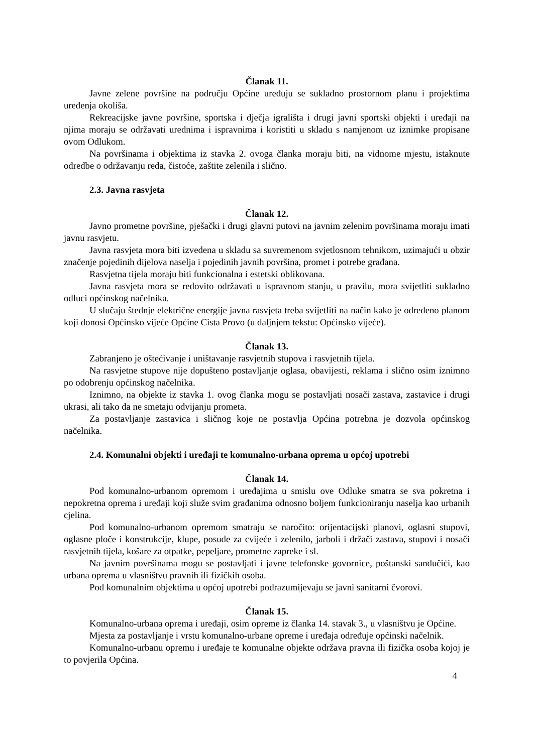Članak 11.
Javne zelene površine na području Općine uređuju se sukladno prostornom planu i projektima uređenja okoliša.
Rekreacijske javne površine, sportska i dječja igrališta i drugi javni sportski objekti i uređaji na njima moraju se održavati urednima i ispravnima i koristiti u skladu s namjenom uz iznimke propisane ovom Odlukom.
Na površinama i objektima iz stavka 2. ovoga članka moraju biti, na vidnome mjestu, istaknute odredbe o održavanju reda, čistoće, zaštite zelenila i slično.
2.3. Javna rasvjeta
Članak 12.
Javno prometne površine, pješački i drugi glavni putovi na javnim zelenim površinama moraju imati javnu rasvjetu.
Javna rasvjeta mora biti izvedena u skladu sa suvremenom svjetlosnom tehnikom, uzimajući u obzir značenje pojedinih dijelova naselja i pojedinih javnih površina, promet i potrebe građana.
Rasvjetna tijela moraju biti funkcionalna i estetski oblikovana.
Javna rasvjeta mora se redovito održavati u ispravnom stanju, u pravilu, mora svijetliti sukladno odluci općinskog načelnika.
U slučaju štednje električne energije javna rasvjeta treba svijetliti na način kako je određeno planom koji donosi Općinsko vijeće Općine Cista Provo (u daljnjem tekstu: Općinsko vijeće).
Članak 13.
Zabranjeno je oštećivanje i uništavanje rasvjetnih stupova i rasvjetnih tijela.
Na rasvjetne stupove nije dopušteno postavljanje oglasa, obavijesti, reklama i slično osim iznimno po odobrenju općinskog načelnika.
Iznimno, na objekte iz stavka 1. ovog članka mogu se postavljati nosači zastava, zastavice i drugi ukrasi, ali tako da ne smetaju odvijanju prometa.
Za postavljanje zastavica i sličnog koje ne postavlja Općina potrebna je dozvola općinskog načelnika.
2.4. Komunalni objekti i uređaji te komunalno-urbana oprema u općoj upotrebi
Članak 14.
Pod komunalno-urbanom opremom i uređajima u smislu ove Odluke smatra se sva pokretna i nepokretna oprema i uređaji koji služe svim građanima odnosno boljem funkcioniranju naselja kao urbanih cjelina.
Pod komunalno-urbanom opremom smatraju se naročito: orijentacijski planovi, oglasni stupovi, oglasne ploče i konstrukcije, klupe, posude za cvijeće i zelenilo, jarboli i držači zastava, stupovi i nosači rasvjetnih tijela, košare za otpatke, pepeljare, prometne zapreke i sl.
Na javnim površinama mogu se postavljati i javne telefonske govornice, poštanski sandučići, kao urbana oprema u vlasništvu pravnih ili fizičkih osoba.
Pod komunalnim objektima u općoj upotrebi podrazumijevaju se javni sanitarni čvorovi.
Članak 15.
Komunalno-urbana oprema i uređaji, osim opreme iz članka 14. stavak 3., u vlasništvu je Općine.
Mjesta za postavljanje i vrstu komunalno-urbane opreme i uređaja određuje općinski načelnik.
Komunalno-urbanu opremu i uređaje te komunalne objekte održava pravna ili fizička osoba kojoj je to povjerila Općina.
4